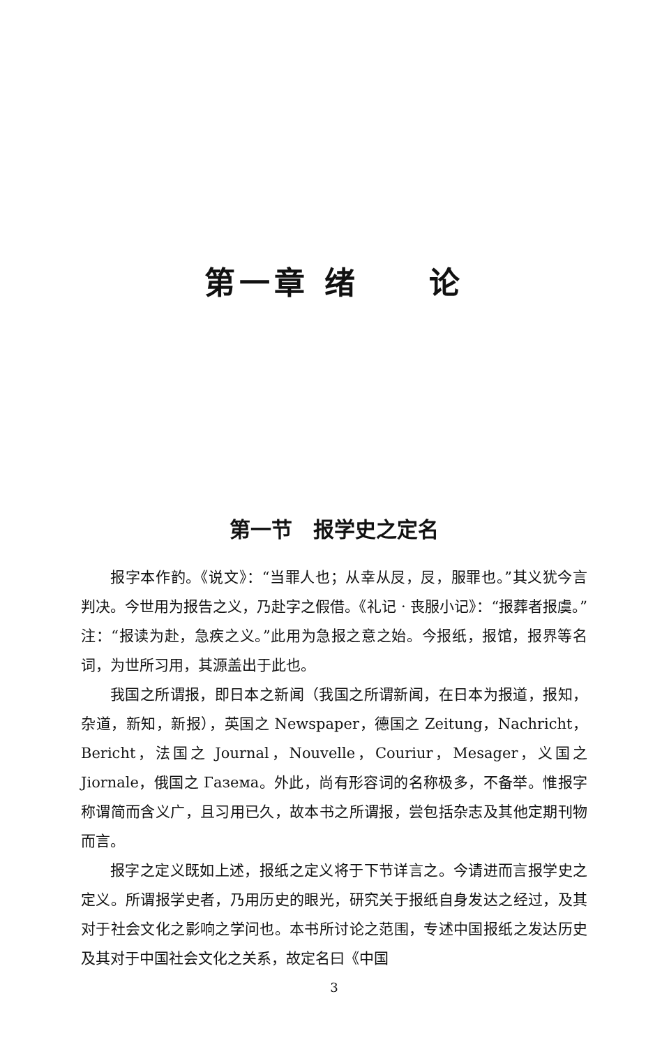第一章 绪　　论
第一节　报学史之定名
报字本作䪨。《说文》：“当罪人也；从幸从㞋，㞋，服罪也。”其义犹今言判决。今世用为报告之义，乃赴字之假借。《礼记 · 丧服小记》：“报葬者报虞。”注：“报读为赴，急疾之义。”此用为急报之意之始。今报纸，报馆，报界等名词，为世所习用，其源盖出于此也。
我国之所谓报，即日本之新闻（我国之所谓新闻，在日本为报道，报知，杂道，新知，新报），英国之 Newspaper，德国之 Zeitung，Nachricht，Bericht，法国之 Journal，Nouvelle，Couriur，Mesager，义国之 Jiornale，俄国之 Газема。外此，尚有形容词的名称极多，不备举。惟报字称谓简而含义广，且习用已久，故本书之所谓报，尝包括杂志及其他定期刊物而言。
报字之定义既如上述，报纸之定义将于下节详言之。今请进而言报学史之定义。所谓报学史者，乃用历史的眼光，研究关于报纸自身发达之经过，及其对于社会文化之影响之学问也。本书所讨论之范围，专述中国报纸之发达历史及其对于中国社会文化之关系，故定名曰《中国
3